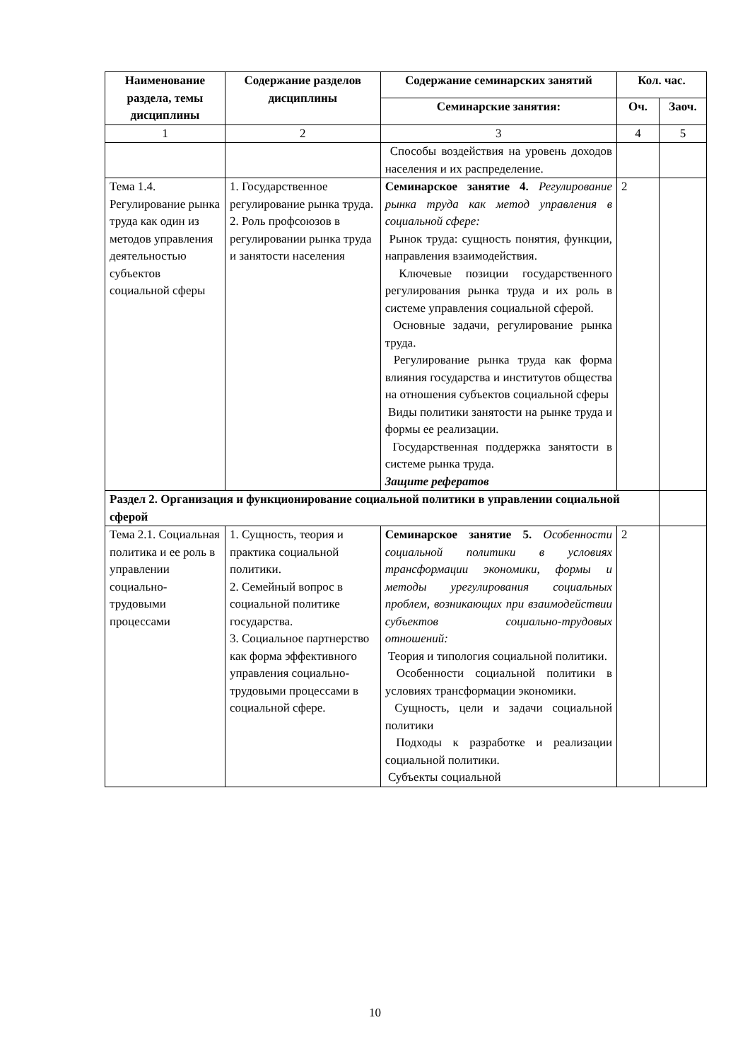| Наименование раздела, темы дисциплины | Содержание разделов дисциплины | Содержание семинарских занятий | Кол. час. | |
| --- | --- | --- | --- | --- |
| | | Семинарские занятия: | Оч. | Заоч. |
| 1 | 2 | 3 | 4 | 5 |
| | | Способы воздействия на уровень доходов населения и их распределение. | | |
| Тема 1.4. Регулирование рынка труда как один из методов управления деятельностью субъектов социальной сферы | 1. Государственное регулирование рынка труда. 2. Роль профсоюзов в регулировании рынка труда и занятости населения | Семинарское занятие 4. Регулирование рынка труда как метод управления в социальной сфере: Рынок труда: сущность понятия, функции, направления взаимодействия. Ключевые позиции государственного регулирования рынка труда и их роль в системе управления социальной сферой. Основные задачи, регулирование рынка труда. Регулирование рынка труда как форма влияния государства и институтов общества на отношения субъектов социальной сферы Виды политики занятости на рынке труда и формы ее реализации. Государственная поддержка занятости в системе рынка труда. Защите рефератов | 2 | |
| Раздел 2. Организация и функционирование социальной политики в управлении социальной сферой | | | | |
| Тема 2.1. Социальная политика и ее роль в управлении социально-трудовыми процессами | 1. Сущность, теория и практика социальной политики. 2. Семейный вопрос в социальной политике государства. 3. Социальное партнерство как форма эффективного управления социально-трудовыми процессами в социальной сфере. | Семинарское занятие 5. Особенности социальной политики в условиях трансформации экономики, формы и методы урегулирования социальных проблем, возникающих при взаимодействии субъектов социально-трудовых отношений: Теория и типология социальной политики. Особенности социальной политики в условиях трансформации экономики. Сущность, цели и задачи социальной политики Подходы к разработке и реализации социальной политики. Субъекты социальной | 2 | |
10